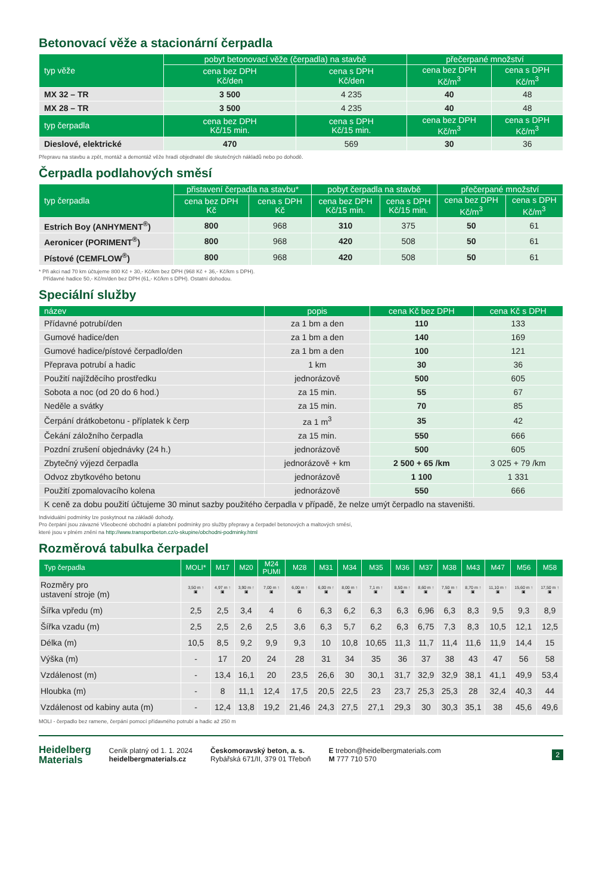Betonovací věže a stacionární čerpadla
| typ věže | pobyt betonovací věže (čerpadla) na stavbě | | přečerpané množství | |
| --- | --- | --- | --- | --- |
| | cena bez DPH Kč/den | cena s DPH Kč/den | cena bez DPH Kč/m<sup>3</sup> | cena s DPH Kč/m<sup>3</sup> |
| MX 32 – TR | 3 500 | 4 235 | 40 | 48 |
| MX 28 – TR | 3 500 | 4 235 | 40 | 48 |
| typ čerpadla | cena bez DPH Kč/15 min. | cena s DPH Kč/15 min. | cena bez DPH Kč/m<sup>3</sup> | cena s DPH Kč/m<sup>3</sup> |
| Dieslové, elektrické | 470 | 569 | 30 | 36 |
Přepravu na stavbu a zpět, montáž a demontáž věže hradí objednatel dle skutečných nákladů nebo po dohodě.
Čerpadla podlahových směsí
| typ čerpadla | přistavení čerpadla na stavbu* | | pobyt čerpadla na stavbě | | přečerpané množství | |
| --- | --- | --- | --- | --- | --- | --- |
| | cena bez DPH Kč | cena s DPH Kč | cena bez DPH Kč/15 min. | cena s DPH Kč/15 min. | cena bez DPH Kč/m<sup>3</sup> | cena s DPH Kč/m<sup>3</sup> |
| Estrich Boy (ANHYMENT<sup>®</sup>) | 800 | 968 | 310 | 375 | 50 | 61 |
| Aeronicer (PORIMENT<sup>®</sup>) | 800 | 968 | 420 | 508 | 50 | 61 |
| Pístové (CEMFLOW<sup>®</sup>) | 800 | 968 | 420 | 508 | 50 | 61 |
* Při akci nad 70 km účtujeme 800 Kč + 30,- Kč/km bez DPH (968 Kč + 36,- Kč/km s DPH).
Přídavné hadice 50,- Kč/m/den bez DPH (61,- Kč/km s DPH). Ostatní dohodou.
Speciální služby
| název | popis | cena Kč bez DPH | cena Kč s DPH |
| --- | --- | --- | --- |
| Přídavné potrubí/den | za 1 bm a den | 110 | 133 |
| Gumové hadice/den | za 1 bm a den | 140 | 169 |
| Gumové hadice/pístové čerpadlo/den | za 1 bm a den | 100 | 121 |
| Přeprava potrubí a hadic | 1 km | 30 | 36 |
| Použití najížděcího prostředku | jednorázově | 500 | 605 |
| Sobota a noc (od 20 do 6 hod.) | za 15 min. | 55 | 67 |
| Neděle a svátky | za 15 min. | 70 | 85 |
| Čerpání drátkobetonu - příplatek k čerp | za 1 m<sup>3</sup> | 35 | 42 |
| Čekání záložního čerpadla | za 15 min. | 550 | 666 |
| Pozdní zrušení objednávky (24 h.) | jednorázově | 500 | 605 |
| Zbytečný výjezd čerpadla | jednorázově + km | 2 500 + 65 /km | 3 025 + 79 /km |
| Odvoz zbytkového betonu | jednorázově | 1 100 | 1 331 |
| Použití zpomalovacího kolena | jednorázově | 550 | 666 |
| K ceně za dobu použití účtujeme 30 minut sazby použitého čerpadla v případě, že nelze umýt čerpadlo na staveništi. | | | |
Individuální podmínky lze poskytnout na základě dohody.
Pro čerpání jsou závazné Všeobecné obchodní a platební podmínky pro služby přepravy a čerpadel betonových a maltových směsí,
které jsou v plném znění na http://www.transportbeton.cz/o-skupine/obchodni-podminky.html
Rozměrová tabulka čerpadel
| Typ čerpadla | MOLI* | M17 | M20 | M24 PUMI | M28 | M31 | M34 | M35 | M36 | M37 | M38 | M43 | M47 | M56 | M58 |
| --- | --- | --- | --- | --- | --- | --- | --- | --- | --- | --- | --- | --- | --- | --- | --- |
| Rozměry pro ustavení stroje (m) | 3,50 m ↑ ▣ | 4,97 m ↑ ▣ | 3,90 m ↑ ▣ | 7,00 m ↑ ▣ | 6,00 m ↑ ▣ | 6,00 m ↑ ▣ | 8,00 m ↑ ▣ | 7,1 m ↑ ▣ | 8,50 m ↑ ▣ | 8,60 m ↑ ▣ | 7,50 m ↑ ▣ | 8,70 m ↑ ▣ | 11,10 m ↑ ▣ | 15,60 m ↑ ▣ | 17,50 m ↑ ▣ |
| Šířka vpředu (m) | 2,5 | 2,5 | 3,4 | 4 | 6 | 6,3 | 6,2 | 6,3 | 6,3 | 6,96 | 6,3 | 8,3 | 9,5 | 9,3 | 8,9 |
| Šířka vzadu (m) | 2,5 | 2,5 | 2,6 | 2,5 | 3,6 | 6,3 | 5,7 | 6,2 | 6,3 | 6,75 | 7,3 | 8,3 | 10,5 | 12,1 | 12,5 |
| Délka (m) | 10,5 | 8,5 | 9,2 | 9,9 | 9,3 | 10 | 10,8 | 10,65 | 11,3 | 11,7 | 11,4 | 11,6 | 11,9 | 14,4 | 15 |
| Výška (m) | - | 17 | 20 | 24 | 28 | 31 | 34 | 35 | 36 | 37 | 38 | 43 | 47 | 56 | 58 |
| Vzdálenost (m) | - | 13,4 | 16,1 | 20 | 23,5 | 26,6 | 30 | 30,1 | 31,7 | 32,9 | 32,9 | 38,1 | 41,1 | 49,9 | 53,4 |
| Hloubka (m) | - | 8 | 11,1 | 12,4 | 17,5 | 20,5 | 22,5 | 23 | 23,7 | 25,3 | 25,3 | 28 | 32,4 | 40,3 | 44 |
| Vzdálenost od kabiny auta (m) | - | 12,4 | 13,8 | 19,2 | 21,46 | 24,3 | 27,5 | 27,1 | 29,3 | 30 | 30,3 | 35,1 | 38 | 45,6 | 49,6 |
MOLI - čerpadlo bez ramene, čerpání pomocí přídavného potrubí a hadic až 250 m
Heidelberg
Materials
Ceník platný od 1. 1. 2024
heidelbergmaterials.cz
Českomoravský beton, a. s.
Rybářská 671/II, 379 01 Třeboň
E trebon@heidelbergmaterials.com
M 777 710 570
2